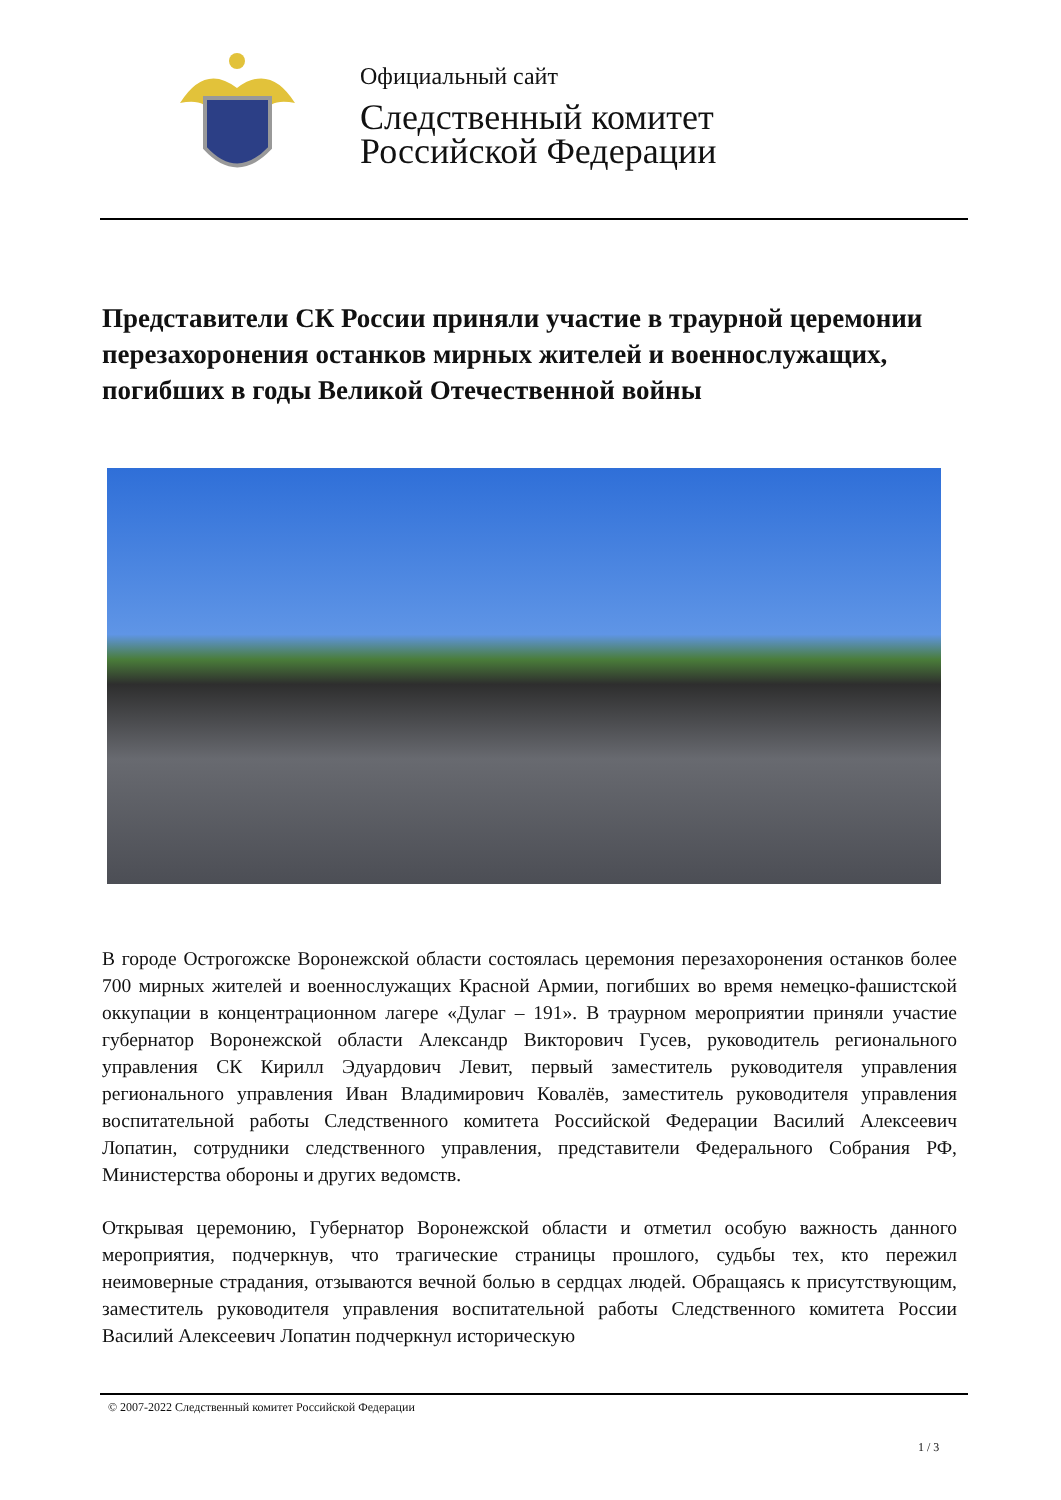Официальный сайт
Следственный комитет
Российской Федерации
Представители СК России приняли участие в траурной церемонии перезахоронения останков мирных жителей и военнослужащих, погибших в годы Великой Отечественной войны
В городе Острогожске Воронежской области состоялась церемония перезахоронения останков более 700 мирных жителей и военнослужащих Красной Армии, погибших во время немецко-фашистской оккупации в концентрационном лагере «Дулаг – 191». В траурном мероприятии приняли участие губернатор Воронежской области Александр Викторович Гусев, руководитель регионального управления СК Кирилл Эдуардович Левит, первый заместитель руководителя управления регионального управления Иван Владимирович Ковалёв, заместитель руководителя управления воспитательной работы Следственного комитета Российской Федерации Василий Алексеевич Лопатин, сотрудники следственного управления, представители Федерального Собрания РФ, Министерства обороны и других ведомств.
Открывая церемонию, Губернатор Воронежской области и отметил особую важность данного мероприятия, подчеркнув, что трагические страницы прошлого, судьбы тех, кто пережил неимоверные страдания, отзываются вечной болью в сердцах людей. Обращаясь к присутствующим, заместитель руководителя управления воспитательной работы Следственного комитета России Василий Алексеевич Лопатин подчеркнул историческую
© 2007-2022 Следственный комитет Российской Федерации
1 / 3